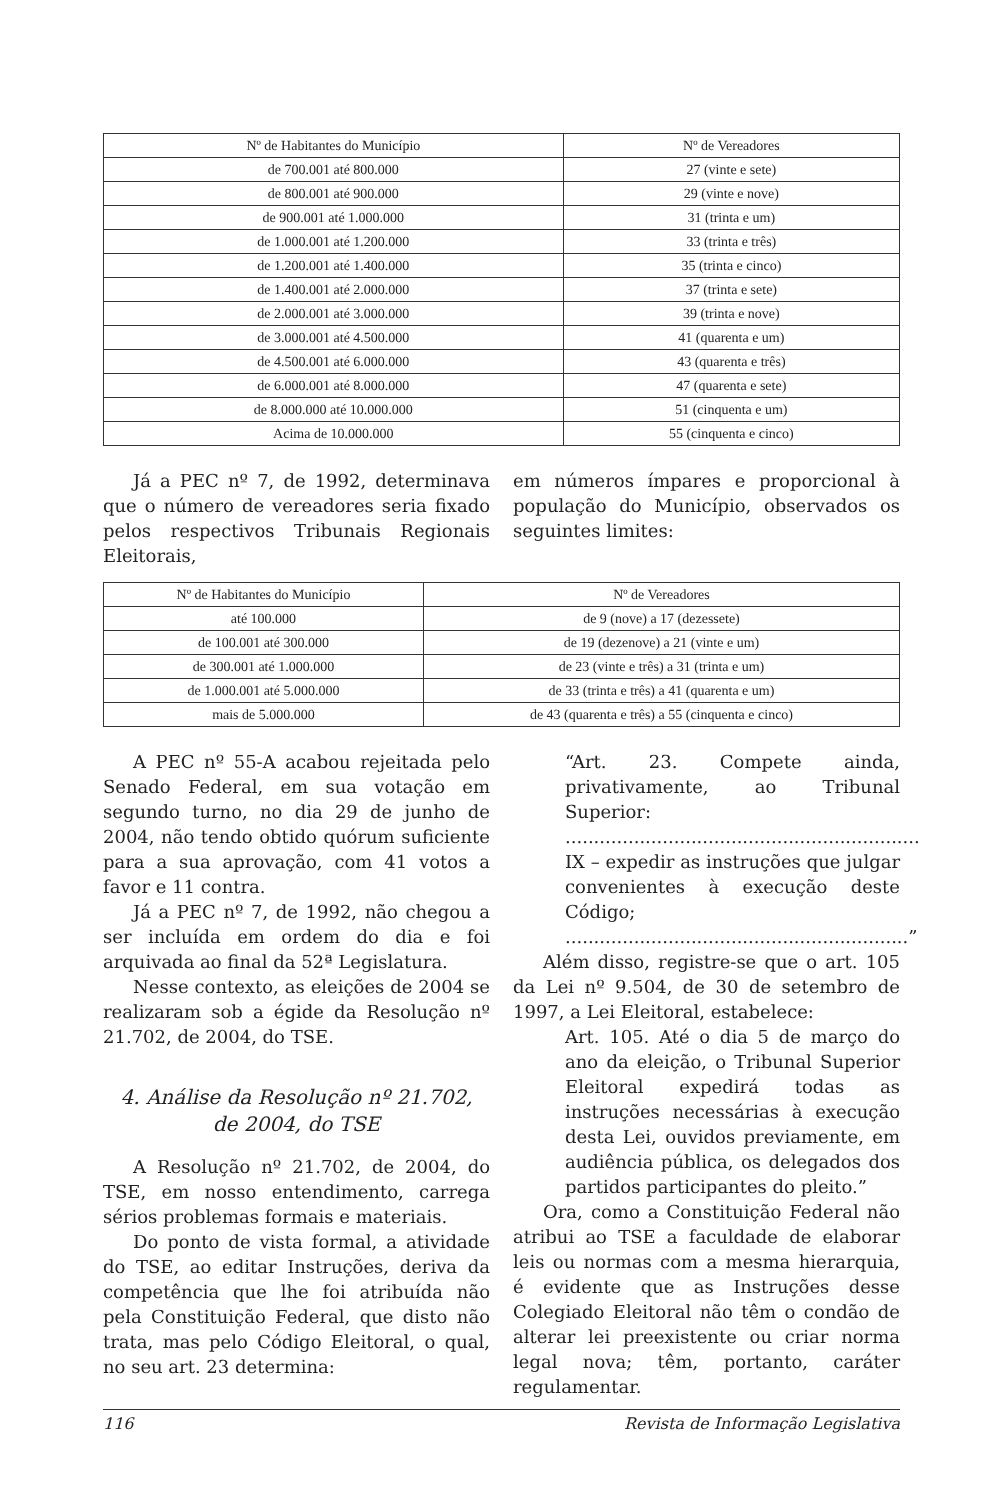| Nº de Habitantes do Município | Nº de Vereadores |
| --- | --- |
| de 700.001 até 800.000 | 27 (vinte e sete) |
| de 800.001 até 900.000 | 29 (vinte e nove) |
| de 900.001 até 1.000.000 | 31 (trinta e um) |
| de 1.000.001 até 1.200.000 | 33 (trinta e três) |
| de 1.200.001 até 1.400.000 | 35 (trinta e cinco) |
| de 1.400.001 até 2.000.000 | 37 (trinta e sete) |
| de 2.000.001 até 3.000.000 | 39 (trinta e nove) |
| de 3.000.001 até 4.500.000 | 41 (quarenta e um) |
| de 4.500.001 até 6.000.000 | 43 (quarenta e três) |
| de 6.000.001 até 8.000.000 | 47 (quarenta e sete) |
| de 8.000.000 até 10.000.000 | 51 (cinquenta e um) |
| Acima de 10.000.000 | 55 (cinquenta e cinco) |
Já a PEC nº 7, de 1992, determinava que o número de vereadores seria fixado pelos respectivos Tribunais Regionais Eleitorais,
em números ímpares e proporcional à população do Município, observados os seguintes limites:
| Nº de Habitantes do Município | Nº de Vereadores |
| --- | --- |
| até 100.000 | de 9 (nove) a 17 (dezessete) |
| de 100.001 até 300.000 | de 19 (dezenove) a 21 (vinte e um) |
| de 300.001 até 1.000.000 | de 23 (vinte e três) a 31 (trinta e um) |
| de 1.000.001 até 5.000.000 | de 33 (trinta e três) a 41 (quarenta e um) |
| mais de 5.000.000 | de 43 (quarenta e três) a 55 (cinquenta e cinco) |
A PEC nº 55-A acabou rejeitada pelo Senado Federal, em sua votação em segundo turno, no dia 29 de junho de 2004, não tendo obtido quórum suficiente para a sua aprovação, com 41 votos a favor e 11 contra.
Já a PEC nº 7, de 1992, não chegou a ser incluída em ordem do dia e foi arquivada ao final da 52ª Legislatura.
Nesse contexto, as eleições de 2004 se realizaram sob a égide da Resolução nº 21.702, de 2004, do TSE.
4. Análise da Resolução nº 21.702,
de 2004, do TSE
A Resolução nº 21.702, de 2004, do TSE, em nosso entendimento, carrega sérios problemas formais e materiais.
Do ponto de vista formal, a atividade do TSE, ao editar Instruções, deriva da competência que lhe foi atribuída não pela Constituição Federal, que disto não trata, mas pelo Código Eleitoral, o qual, no seu art. 23 determina:
“Art. 23. Compete ainda, privativamente, ao Tribunal Superior:
..............................................................
IX – expedir as instruções que julgar convenientes à execução deste Código;
............................................................”
Além disso, registre-se que o art. 105 da Lei nº 9.504, de 30 de setembro de 1997, a Lei Eleitoral, estabelece:
Art. 105. Até o dia 5 de março do ano da eleição, o Tribunal Superior Eleitoral expedirá todas as instruções necessárias à execução desta Lei, ouvidos previamente, em audiência pública, os delegados dos partidos participantes do pleito.”
Ora, como a Constituição Federal não atribui ao TSE a faculdade de elaborar leis ou normas com a mesma hierarquia, é evidente que as Instruções desse Colegiado Eleitoral não têm o condão de alterar lei preexistente ou criar norma legal nova; têm, portanto, caráter regulamentar.
116 Revista de Informação Legislativa